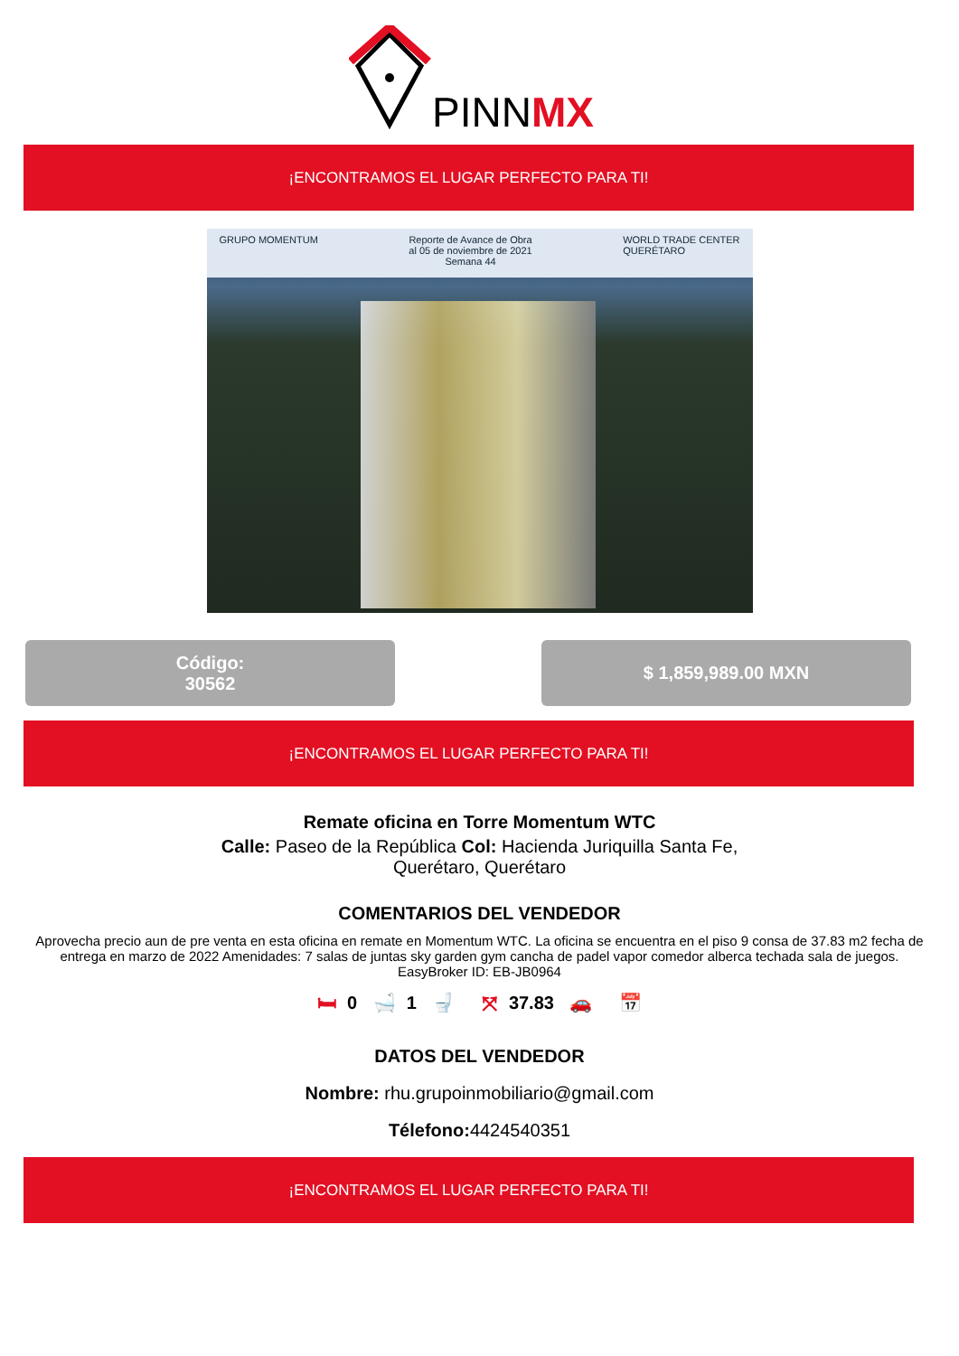PINNMX
¡ENCONTRAMOS EL LUGAR PERFECTO PARA TI!
GRUPO MOMENTUM Reporte de Avance de Obra
al 05 de noviembre de 2021
Semana 44 WORLD TRADE CENTER
QUERÉTARO
Código:
30562
$ 1,859,989.00 MXN
¡ENCONTRAMOS EL LUGAR PERFECTO PARA TI!
Remate oficina en Torre Momentum WTC
Calle: Paseo de la República Col: Hacienda Juriquilla Santa Fe,
Querétaro, Querétaro
COMENTARIOS DEL VENDEDOR
Aprovecha precio aun de pre venta en esta oficina en remate en Momentum WTC. La oficina se encuentra en el piso 9 consa de 37.83 m2 fecha de entrega en marzo de 2022 Amenidades: 7 salas de juntas sky garden gym cancha de padel vapor comedor alberca techada sala de juegos. EasyBroker ID: EB-JB0964
🛏 0 🛁 1 🚽 ⤧ 37.83 🚗 📅
DATOS DEL VENDEDOR
Nombre: rhu.grupoinmobiliario@gmail.com
Télefono: 4424540351
¡ENCONTRAMOS EL LUGAR PERFECTO PARA TI!